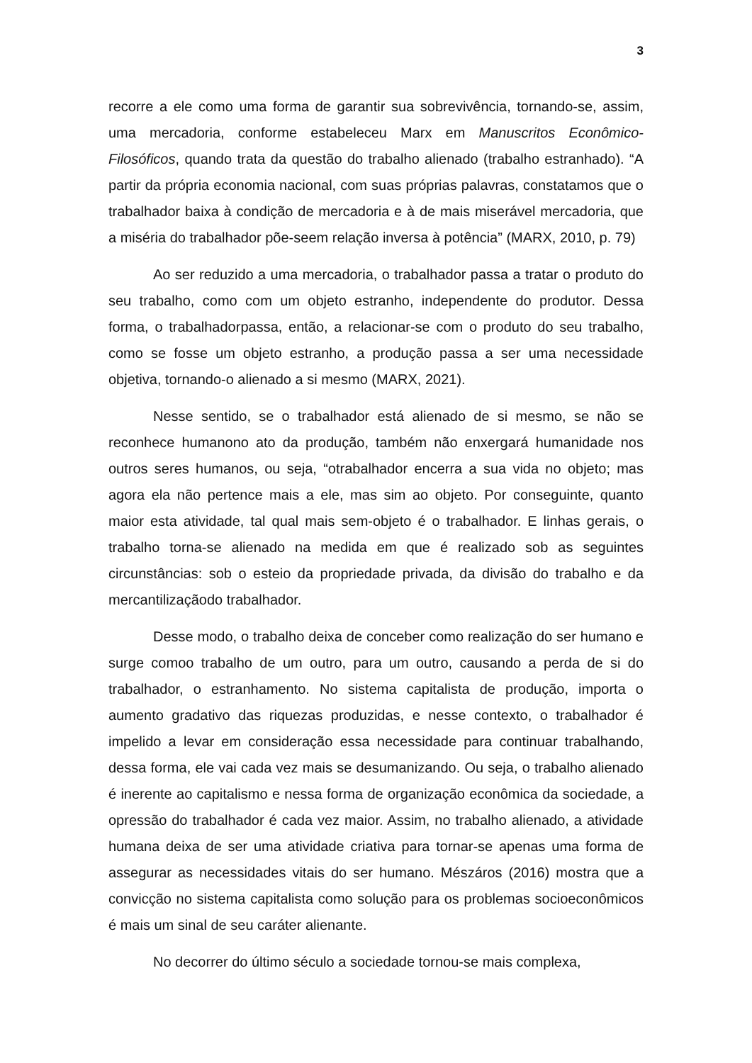3
recorre a ele como uma forma de garantir sua sobrevivência, tornando-se, assim, uma mercadoria, conforme estabeleceu Marx em Manuscritos Econômico-Filosóficos, quando trata da questão do trabalho alienado (trabalho estranhado). “A partir da própria economia nacional, com suas próprias palavras, constatamos que o trabalhador baixa à condição de mercadoria e à de mais miserável mercadoria, que a miséria do trabalhador põe-seem relação inversa à potência” (MARX, 2010, p. 79)
Ao ser reduzido a uma mercadoria, o trabalhador passa a tratar o produto do seu trabalho, como com um objeto estranho, independente do produtor. Dessa forma, o trabalhadorpassa, então, a relacionar-se com o produto do seu trabalho, como se fosse um objeto estranho, a produção passa a ser uma necessidade objetiva, tornando-o alienado a si mesmo (MARX, 2021).
Nesse sentido, se o trabalhador está alienado de si mesmo, se não se reconhece humanono ato da produção, também não enxergará humanidade nos outros seres humanos, ou seja, “otrabalhador encerra a sua vida no objeto; mas agora ela não pertence mais a ele, mas sim ao objeto. Por conseguinte, quanto maior esta atividade, tal qual mais sem-objeto é o trabalhador. E linhas gerais, o trabalho torna-se alienado na medida em que é realizado sob as seguintes circunstâncias: sob o esteio da propriedade privada, da divisão do trabalho e da mercantilizaçãodo trabalhador.
Desse modo, o trabalho deixa de conceber como realização do ser humano e surge comoo trabalho de um outro, para um outro, causando a perda de si do trabalhador, o estranhamento. No sistema capitalista de produção, importa o aumento gradativo das riquezas produzidas, e nesse contexto, o trabalhador é impelido a levar em consideração essa necessidade para continuar trabalhando, dessa forma, ele vai cada vez mais se desumanizando. Ou seja, o trabalho alienado é inerente ao capitalismo e nessa forma de organização econômica da sociedade, a opressão do trabalhador é cada vez maior. Assim, no trabalho alienado, a atividade humana deixa de ser uma atividade criativa para tornar-se apenas uma forma de assegurar as necessidades vitais do ser humano. Mészáros (2016) mostra que a convicção no sistema capitalista como solução para os problemas socioeconômicos é mais um sinal de seu caráter alienante.
No decorrer do último século a sociedade tornou-se mais complexa,